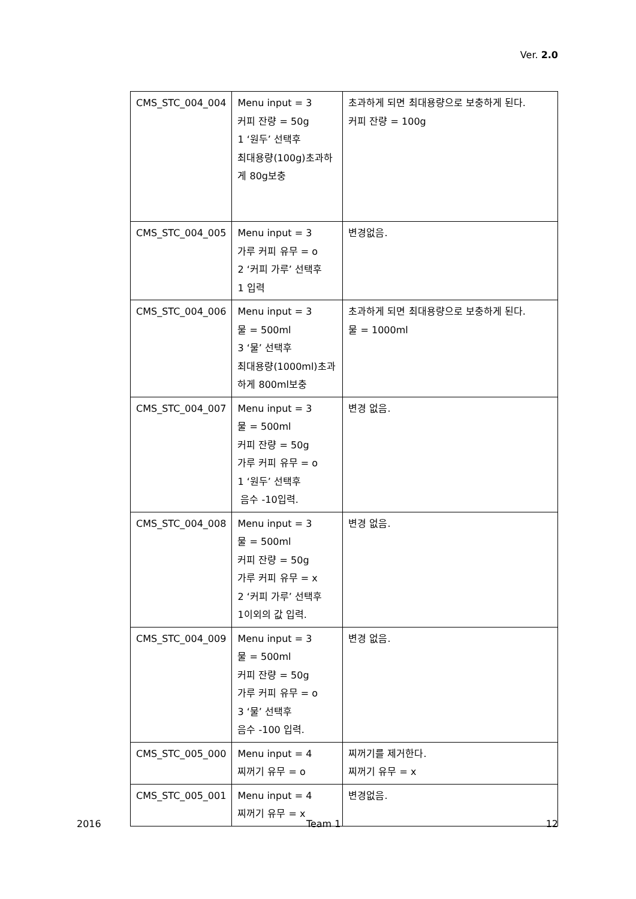Ver. 2.0
| CMS_STC_004_004 | Menu input = 3 커피 잔량 = 50g 1 ‘원두’ 선택후 최대용량(100g)초과하게 80g보충 | 초과하게 되면 최대용량으로 보충하게 된다. 커피 잔량 = 100g |
| CMS_STC_004_005 | Menu input = 3 가루 커피 유무 = o 2 ‘커피 가루’ 선택후 1 입력 | 변경없음. |
| CMS_STC_004_006 | Menu input = 3 물 = 500ml 3 ‘물’ 선택후 최대용량(1000ml)초과하게 800ml보충 | 초과하게 되면 최대용량으로 보충하게 된다. 물 = 1000ml |
| CMS_STC_004_007 | Menu input = 3 물 = 500ml 커피 잔량 = 50g 가루 커피 유무 = o 1 ‘원두’ 선택후 음수 -10입력. | 변경 없음. |
| CMS_STC_004_008 | Menu input = 3 물 = 500ml 커피 잔량 = 50g 가루 커피 유무 = x 2 ‘커피 가루’ 선택후 1이외의 값 입력. | 변경 없음. |
| CMS_STC_004_009 | Menu input = 3 물 = 500ml 커피 잔량 = 50g 가루 커피 유무 = o 3 ‘물’ 선택후 음수 -100 입력. | 변경 없음. |
| CMS_STC_005_000 | Menu input = 4 찌꺼기 유무 = o | 찌꺼기를 제거한다. 찌꺼기 유무 = x |
| CMS_STC_005_001 | Menu input = 4 찌꺼기 유무 = x | 변경없음. |
2016 Team 1 12